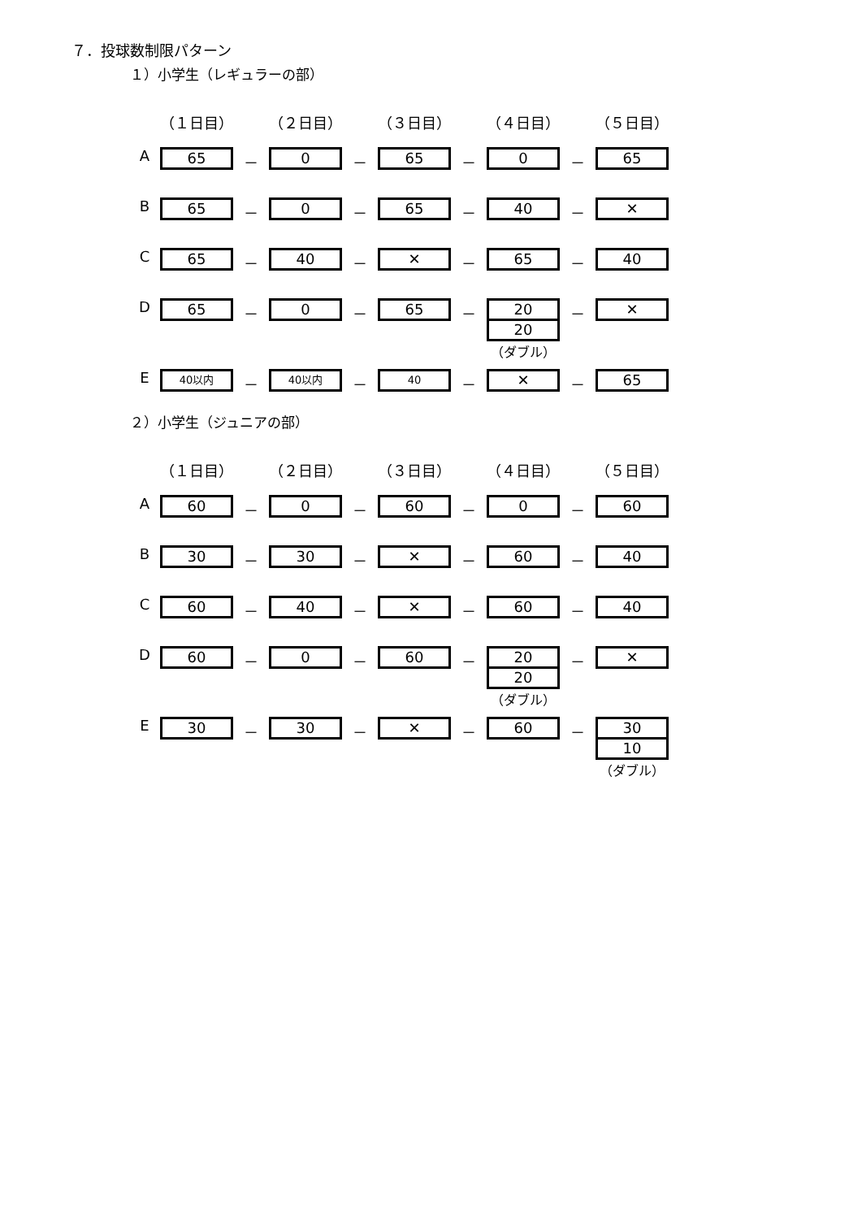７．投球数制限パターン
１）小学生（レギュラーの部）
| | （１日目） | | （２日目） | | （３日目） | | （４日目） | | （５日目） |
| --- | --- | --- | --- | --- | --- | --- | --- | --- | --- |
| A | 65 | － | 0 | － | 65 | － | 0 | － | 65 |
| B | 65 | － | 0 | － | 65 | － | 40 | － | ✕ |
| C | 65 | － | 40 | － | ✕ | － | 65 | － | 40 |
| D | 65 | － | 0 | － | 65 | － | 20 20 （ダブル） | － | ✕ |
| E | 40以内 | － | 40以内 | － | 40 | － | ✕ | － | 65 |
２）小学生（ジュニアの部）
| | （１日目） | | （２日目） | | （３日目） | | （４日目） | | （５日目） |
| --- | --- | --- | --- | --- | --- | --- | --- | --- | --- |
| A | 60 | － | 0 | － | 60 | － | 0 | － | 60 |
| B | 30 | － | 30 | － | ✕ | － | 60 | － | 40 |
| C | 60 | － | 40 | － | ✕ | － | 60 | － | 40 |
| D | 60 | － | 0 | － | 60 | － | 20 20 （ダブル） | － | ✕ |
| E | 30 | － | 30 | － | ✕ | － | 60 | － | 30 10 （ダブル） |